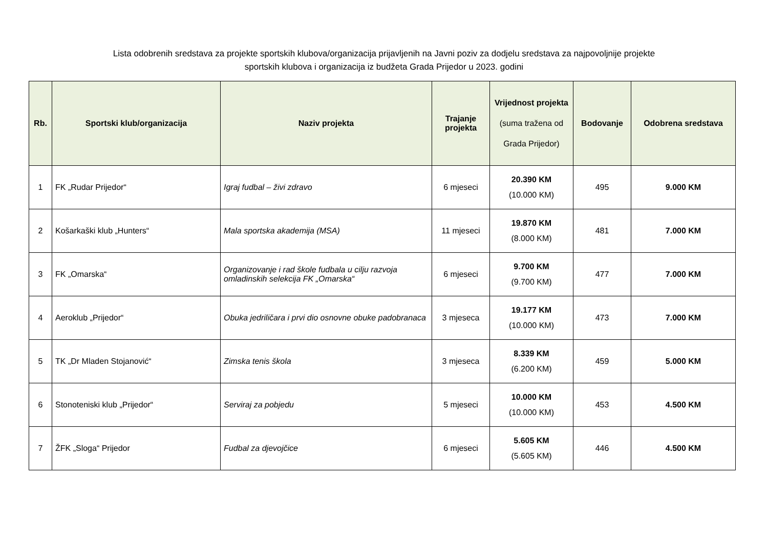Lista odobrenih sredstava za projekte sportskih klubova/organizacija prijavljenih na Javni poziv za dodjelu sredstava za najpovoljnije projekte
sportskih klubova i organizacija iz budžeta Grada Prijedor u 2023. godini
| Rb. | Sportski klub/organizacija | Naziv projekta | Trajanje projekta | Vrijednost projekta (suma tražena od Grada Prijedor) | Bodovanje | Odobrena sredstava |
| --- | --- | --- | --- | --- | --- | --- |
| 1 | FK „Rudar Prijedor“ | Igraj fudbal – živi zdravo | 6 mjeseci | 20.390 KM (10.000 KM) | 495 | 9.000 KM |
| 2 | Košarkaški klub „Hunters“ | Mala sportska akademija (MSA) | 11 mjeseci | 19.870 KM (8.000 KM) | 481 | 7.000 KM |
| 3 | FK „Omarska“ | Organizovanje i rad škole fudbala u cilju razvoja omladinskih selekcija FK „Omarska“ | 6 mjeseci | 9.700 KM (9.700 KM) | 477 | 7.000 KM |
| 4 | Aeroklub „Prijedor“ | Obuka jedriličara i prvi dio osnovne obuke padobranaca | 3 mjeseca | 19.177 KM (10.000 KM) | 473 | 7.000 KM |
| 5 | TK „Dr Mladen Stojanović“ | Zimska tenis škola | 3 mjeseca | 8.339 KM (6.200 KM) | 459 | 5.000 KM |
| 6 | Stonoteniski klub „Prijedor“ | Serviraj za pobjedu | 5 mjeseci | 10.000 KM (10.000 KM) | 453 | 4.500 KM |
| 7 | ŽFK „Sloga“ Prijedor | Fudbal za djevojčice | 6 mjeseci | 5.605 KM (5.605 KM) | 446 | 4.500 KM |